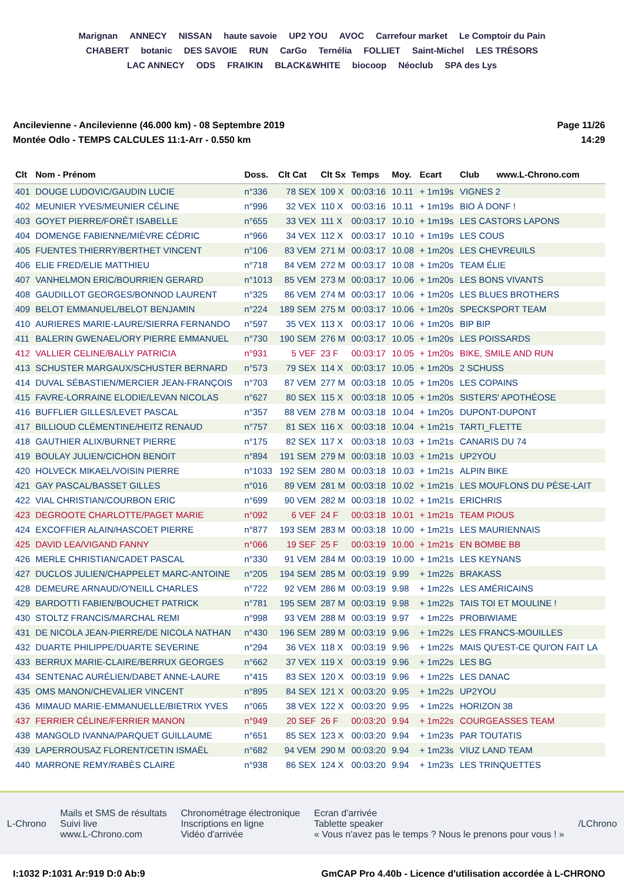Marignan ANNECY NISSAN haute savoie UP2 YOU AVOC Carrefour market Le Comptoir du Pain CHABERT botanic DES SAVOIE RUN CarGo Ternélia FOLLIET Saint-Michel LES TRÉSORS LAC ANNECY ODS FRAIKIN BLACK&WHITE biocoop Néoclub SPA des Lys
Ancilevienne - Ancilevienne (46.000 km) - 08 Septembre 2019
Montée Odlo - TEMPS CALCULES 11:1-Arr - 0.550 km
Page 11/26
14:29
| Clt | Nom - Prénom | Doss. | Clt Cat | Clt Sx | Temps | Moy. | Ecart | Club www.L-Chrono.com |
| --- | --- | --- | --- | --- | --- | --- | --- | --- |
| 401 | DOUGE LUDOVIC/GAUDIN LUCIE | n°336 | 78 SEX | 109 X | 00:03:16 | 10.11 | + 1m19s | VIGNES 2 |
| 402 | MEUNIER YVES/MEUNIER CÉLINE | n°996 | 32 VEX | 110 X | 00:03:16 | 10.11 | + 1m19s | BIO À DONF ! |
| 403 | GOYET PIERRE/FORÊT ISABELLE | n°655 | 33 VEX | 111 X | 00:03:17 | 10.10 | + 1m19s | LES CASTORS LAPONS |
| 404 | DOMENGE FABIENNE/MIÈVRE CÉDRIC | n°966 | 34 VEX | 112 X | 00:03:17 | 10.10 | + 1m19s | LES COUS |
| 405 | FUENTES THIERRY/BERTHET VINCENT | n°106 | 83 VEM | 271 M | 00:03:17 | 10.08 | + 1m20s | LES CHEVREUILS |
| 406 | ELIE FRED/ELIE MATTHIEU | n°718 | 84 VEM | 272 M | 00:03:17 | 10.08 | + 1m20s | TEAM ÉLIE |
| 407 | VANHELMON ERIC/BOURRIEN GERARD | n°1013 | 85 VEM | 273 M | 00:03:17 | 10.06 | + 1m20s | LES BONS VIVANTS |
| 408 | GAUDILLOT GEORGES/BONNOD LAURENT | n°325 | 86 VEM | 274 M | 00:03:17 | 10.06 | + 1m20s | LES BLUES BROTHERS |
| 409 | BELOT EMMANUEL/BELOT BENJAMIN | n°224 | 189 SEM | 275 M | 00:03:17 | 10.06 | + 1m20s | SPECKSPORT TEAM |
| 410 | AURIERES MARIE-LAURE/SIERRA FERNANDO | n°597 | 35 VEX | 113 X | 00:03:17 | 10.06 | + 1m20s | BIP BIP |
| 411 | BALERIN GWENAEL/ORY PIERRE EMMANUEL | n°730 | 190 SEM | 276 M | 00:03:17 | 10.05 | + 1m20s | LES POISSARDS |
| 412 | VALLIER CELINE/BALLY PATRICIA | n°931 | 5 VEF | 23 F | 00:03:17 | 10.05 | + 1m20s | BIKE, SMILE AND RUN |
| 413 | SCHUSTER MARGAUX/SCHUSTER BERNARD | n°573 | 79 SEX | 114 X | 00:03:17 | 10.05 | + 1m20s | 2 SCHUSS |
| 414 | DUVAL SÉBASTIEN/MERCIER JEAN-FRANÇOIS | n°703 | 87 VEM | 277 M | 00:03:18 | 10.05 | + 1m20s | LES COPAINS |
| 415 | FAVRE-LORRAINE ELODIE/LEVAN NICOLAS | n°627 | 80 SEX | 115 X | 00:03:18 | 10.05 | + 1m20s | SISTERS' APOTHÉOSE |
| 416 | BUFFLIER GILLES/LEVET PASCAL | n°357 | 88 VEM | 278 M | 00:03:18 | 10.04 | + 1m20s | DUPONT-DUPONT |
| 417 | BILLIOUD CLÉMENTINE/HEITZ RENAUD | n°757 | 81 SEX | 116 X | 00:03:18 | 10.04 | + 1m21s | TARTI_FLETTE |
| 418 | GAUTHIER ALIX/BURNET PIERRE | n°175 | 82 SEX | 117 X | 00:03:18 | 10.03 | + 1m21s | CANARIS DU 74 |
| 419 | BOULAY JULIEN/CICHON BENOIT | n°894 | 191 SEM | 279 M | 00:03:18 | 10.03 | + 1m21s | UP2YOU |
| 420 | HOLVECK MIKAEL/VOISIN PIERRE | n°1033 | 192 SEM | 280 M | 00:03:18 | 10.03 | + 1m21s | ALPIN BIKE |
| 421 | GAY PASCAL/BASSET GILLES | n°016 | 89 VEM | 281 M | 00:03:18 | 10.02 | + 1m21s | LES MOUFLONS DU PÈSE-LAIT |
| 422 | VIAL CHRISTIAN/COURBON ERIC | n°699 | 90 VEM | 282 M | 00:03:18 | 10.02 | + 1m21s | ERICHRIS |
| 423 | DEGROOTE CHARLOTTE/PAGET MARIE | n°092 | 6 VEF | 24 F | 00:03:18 | 10.01 | + 1m21s | TEAM PIOUS |
| 424 | EXCOFFIER ALAIN/HASCOET PIERRE | n°877 | 193 SEM | 283 M | 00:03:18 | 10.00 | + 1m21s | LES MAURIENNAIS |
| 425 | DAVID LEA/VIGAND FANNY | n°066 | 19 SEF | 25 F | 00:03:19 | 10.00 | + 1m21s | EN BOMBE BB |
| 426 | MERLE CHRISTIAN/CADET PASCAL | n°330 | 91 VEM | 284 M | 00:03:19 | 10.00 | + 1m21s | LES KEYNANS |
| 427 | DUCLOS JULIEN/CHAPPELET MARC-ANTOINE | n°205 | 194 SEM | 285 M | 00:03:19 | 9.99 | + 1m22s | BRAKASS |
| 428 | DEMEURE ARNAUD/O'NEILL CHARLES | n°722 | 92 VEM | 286 M | 00:03:19 | 9.98 | + 1m22s | LES AMÉRICAINS |
| 429 | BARDOTTI FABIEN/BOUCHET PATRICK | n°781 | 195 SEM | 287 M | 00:03:19 | 9.98 | + 1m22s | TAIS TOI ET MOULINE ! |
| 430 | STOLTZ FRANCIS/MARCHAL REMI | n°998 | 93 VEM | 288 M | 00:03:19 | 9.97 | + 1m22s | PROBIWIAME |
| 431 | DE NICOLA JEAN-PIERRE/DE NICOLA NATHAN | n°430 | 196 SEM | 289 M | 00:03:19 | 9.96 | + 1m22s | LES FRANCS-MOUILLES |
| 432 | DUARTE PHILIPPE/DUARTE SEVERINE | n°294 | 36 VEX | 118 X | 00:03:19 | 9.96 | + 1m22s | MAIS QU'EST-CE QUI'ON FAIT LA |
| 433 | BERRUX MARIE-CLAIRE/BERRUX GEORGES | n°662 | 37 VEX | 119 X | 00:03:19 | 9.96 | + 1m22s | LES BG |
| 434 | SENTENAC AURÉLIEN/DABET ANNE-LAURE | n°415 | 83 SEX | 120 X | 00:03:19 | 9.96 | + 1m22s | LES DANAC |
| 435 | OMS MANON/CHEVALIER VINCENT | n°895 | 84 SEX | 121 X | 00:03:20 | 9.95 | + 1m22s | UP2YOU |
| 436 | MIMAUD MARIE-EMMANUELLE/BIETRIX YVES | n°065 | 38 VEX | 122 X | 00:03:20 | 9.95 | + 1m22s | HORIZON 38 |
| 437 | FERRIER CÉLINE/FERRIER MANON | n°949 | 20 SEF | 26 F | 00:03:20 | 9.94 | + 1m22s | COURGEASSES TEAM |
| 438 | MANGOLD IVANNA/PARQUET GUILLAUME | n°651 | 85 SEX | 123 X | 00:03:20 | 9.94 | + 1m23s | PAR TOUTATIS |
| 439 | LAPERROUSAZ FLORENT/CETIN ISMAËL | n°682 | 94 VEM | 290 M | 00:03:20 | 9.94 | + 1m23s | VIUZ LAND TEAM |
| 440 | MARRONE REMY/RABÈS CLAIRE | n°938 | 86 SEX | 124 X | 00:03:20 | 9.94 | + 1m23s | LES TRINQUETTES |
L-Chrono
Mails et SMS de résultats
Suivi live
www.L-Chrono.com
Chronométrage électronique
Inscriptions en ligne
Vidéo d'arrivée
Ecran d'arrivée
Tablette speaker
« Vous n'avez pas le temps ? Nous le prenons pour vous ! »
/LChrono
I:1032 P:1031 Ar:919 D:0 Ab:9 GmCAP Pro 4.40b - Licence d'utilisation accordée à L-CHRONO